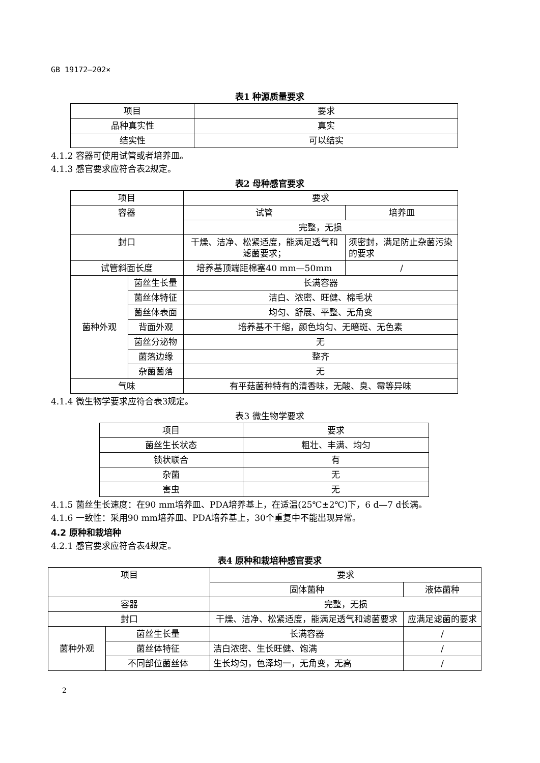GB 19172—202×
表1 种源质量要求
| 项目 | 要求 |
| --- | --- |
| 品种真实性 | 真实 |
| 结实性 | 可以结实 |
4.1.2 容器可使用试管或者培养皿。
4.1.3 感官要求应符合表2规定。
表2 母种感官要求
| 项目 | | 要求 | |
| --- | --- | --- | --- |
| 容器 | | 试管 | 培养皿 |
| | | 完整，无损 | |
| 封口 | | 干燥、洁净、松紧适度，能满足透气和滤菌要求； | 须密封，满足防止杂菌污染的要求 |
| 试管斜面长度 | | 培养基顶端距棉塞40 mm—50mm | / |
| 菌种外观 | 菌丝生长量 | 长满容器 | |
| | 菌丝体特征 | 洁白、浓密、旺健、棉毛状 | |
| | 菌丝体表面 | 均匀、舒展、平整、无角变 | |
| | 背面外观 | 培养基不干缩，颜色均匀、无暗斑、无色素 | |
| | 菌丝分泌物 | 无 | |
| | 菌落边缘 | 整齐 | |
| | 杂菌菌落 | 无 | |
| 气味 | | 有平菇菌种特有的清香味，无酸、臭、霉等异味 | |
4.1.4 微生物学要求应符合表3规定。
表3 微生物学要求
| 项目 | 要求 |
| --- | --- |
| 菌丝生长状态 | 粗壮、丰满、均匀 |
| 锁状联合 | 有 |
| 杂菌 | 无 |
| 害虫 | 无 |
4.1.5 菌丝生长速度：在90 mm培养皿、PDA培养基上，在适温(25℃±2℃)下，6 d—7 d长满。
4.1.6 一致性：采用90 mm培养皿、PDA培养基上，30个重复中不能出现异常。
4.2 原种和栽培种
4.2.1 感官要求应符合表4规定。
表4 原种和栽培种感官要求
| 项目 | | 要求 | |
| --- | --- | --- | --- |
| | | 固体菌种 | 液体菌种 |
| 容器 | | 完整，无损 | |
| 封口 | | 干燥、洁净、松紧适度，能满足透气和滤菌要求 | 应满足滤菌的要求 |
| 菌种外观 | 菌丝生长量 | 长满容器 | / |
| | 菌丝体特征 | 洁白浓密、生长旺健、饱满 | / |
| | 不同部位菌丝体 | 生长均匀，色泽均一，无角变，无高 | / |
2